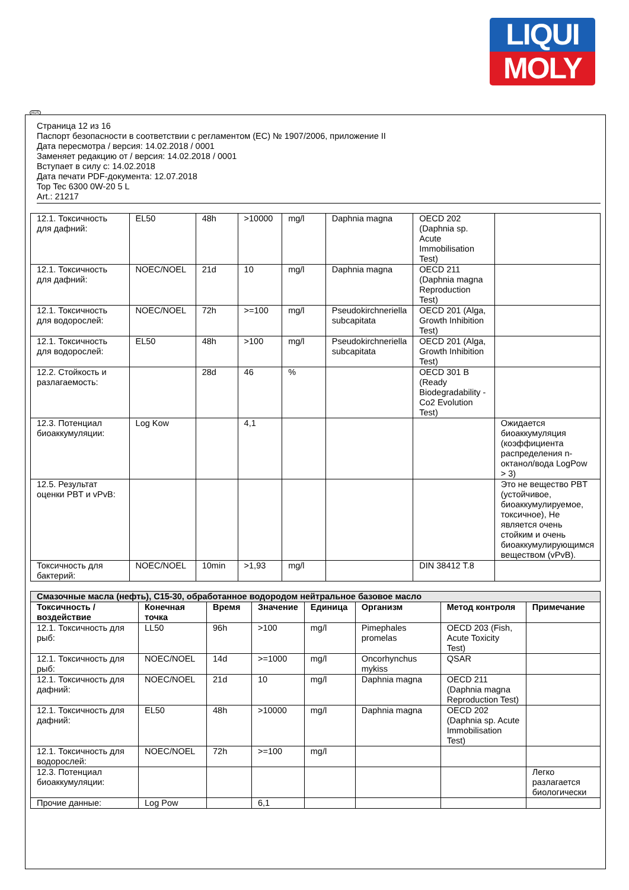LIQUI
MOLY
Страница 12 из 16
Паспорт безопасности в соответствии с регламентом (ЕС) № 1907/2006, приложение II
Дата пересмотра / версия: 14.02.2018 / 0001
Заменяет редакцию от / версия: 14.02.2018 / 0001
Вступает в силу с: 14.02.2018
Дата печати PDF-документа: 12.07.2018
Top Tec 6300 0W-20 5 L
Art.: 21217
| 12.1. Токсичность для дафний: | EL50 | 48h | >10000 | mg/l | Daphnia magna | OECD 202 (Daphnia sp. Acute Immobilisation Test) | |
| 12.1. Токсичность для дафний: | NOEC/NOEL | 21d | 10 | mg/l | Daphnia magna | OECD 211 (Daphnia magna Reproduction Test) | |
| 12.1. Токсичность для водорослей: | NOEC/NOEL | 72h | >=100 | mg/l | Pseudokirchneriella subcapitata | OECD 201 (Alga, Growth Inhibition Test) | |
| 12.1. Токсичность для водорослей: | EL50 | 48h | >100 | mg/l | Pseudokirchneriella subcapitata | OECD 201 (Alga, Growth Inhibition Test) | |
| 12.2. Стойкость и разлагаемость: | | 28d | 46 | % | | OECD 301 B (Ready Biodegradability - Co2 Evolution Test) | |
| 12.3. Потенциал биоаккумуляции: | Log Kow | | 4,1 | | | | Ожидается биоаккумуляция (коэффициента распределения n-октанол/вода LogPow > 3) |
| 12.5. Результат оценки PBT и vPvB: | | | | | | | Это не вещество PBT (устойчивое, биоаккумулируемое, токсичное), Не является очень стойким и очень биоаккумулирующимся веществом (vPvB). |
| Токсичность для бактерий: | NOEC/NOEL | 10min | >1,93 | mg/l | | DIN 38412 T.8 | |
| Смазочные масла (нефть), C15-30, обработанное водородом нейтральное базовое масло | | | | | | | |
| Токсичность / воздействие | Конечная точка | Время | Значение | Единица | Организм | Метод контроля | Примечание |
| 12.1. Токсичность для рыб: | LL50 | 96h | >100 | mg/l | Pimephales promelas | OECD 203 (Fish, Acute Toxicity Test) | |
| 12.1. Токсичность для рыб: | NOEC/NOEL | 14d | >=1000 | mg/l | Oncorhynchus mykiss | QSAR | |
| 12.1. Токсичность для дафний: | NOEC/NOEL | 21d | 10 | mg/l | Daphnia magna | OECD 211 (Daphnia magna Reproduction Test) | |
| 12.1. Токсичность для дафний: | EL50 | 48h | >10000 | mg/l | Daphnia magna | OECD 202 (Daphnia sp. Acute Immobilisation Test) | |
| 12.1. Токсичность для водорослей: | NOEC/NOEL | 72h | >=100 | mg/l | | | |
| 12.3. Потенциал биоаккумуляции: | | | | | | | Легко разлагается биологически |
| Прочие данные: | Log Pow | | 6,1 | | | | |
RUS